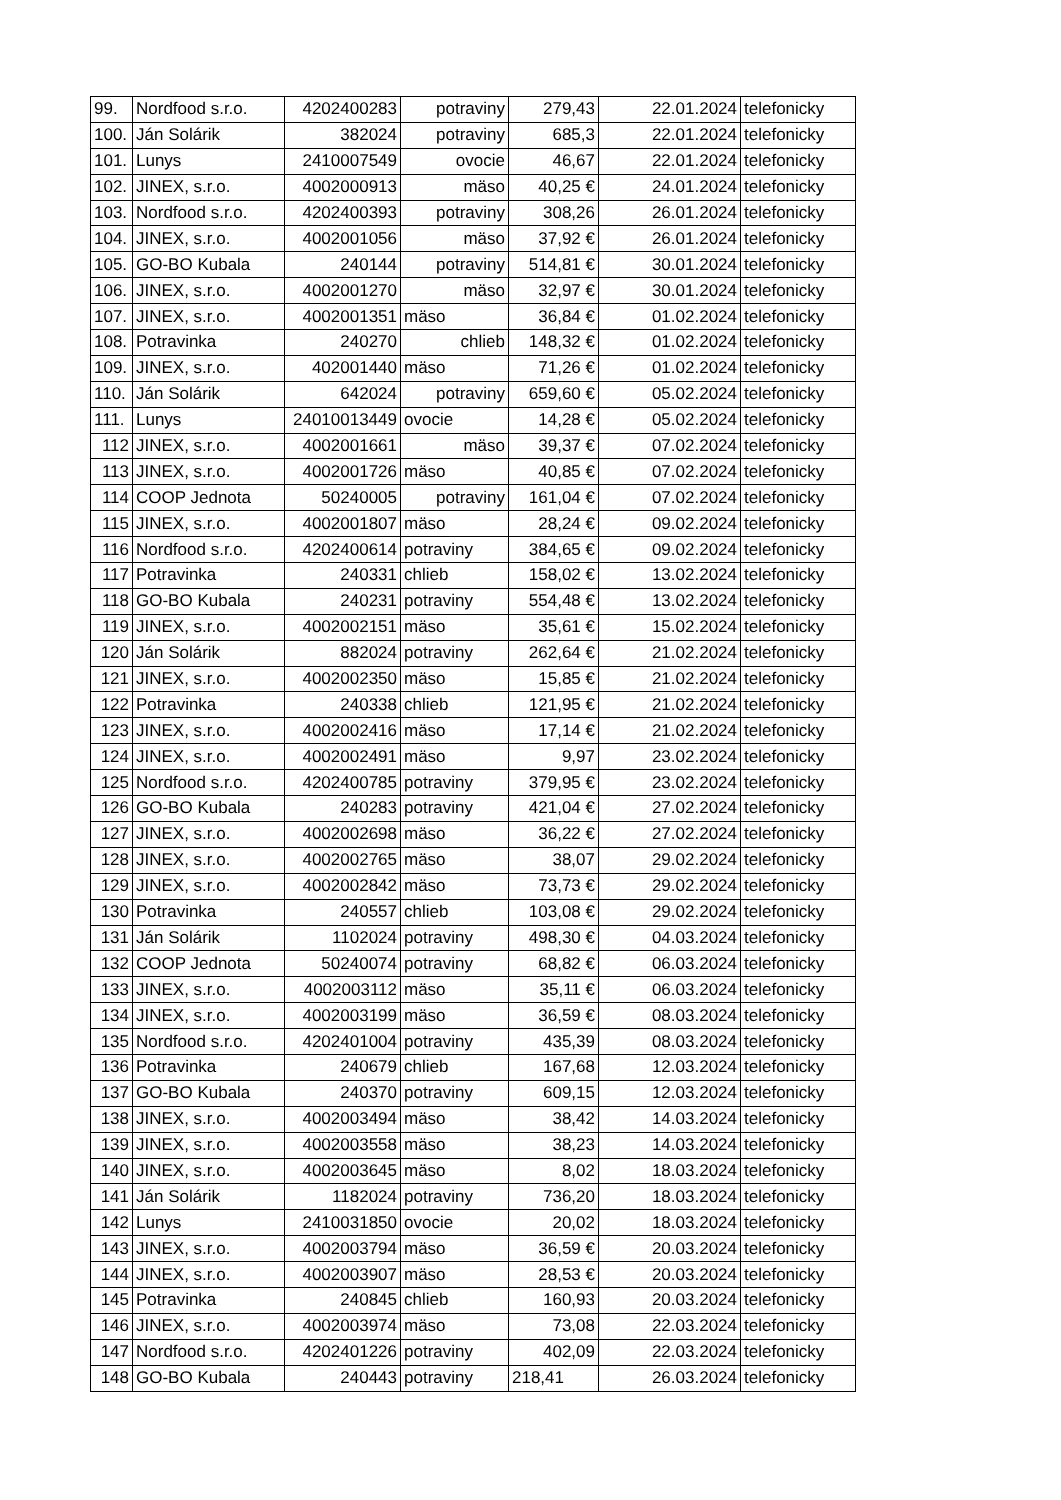| 99. | Nordfood s.r.o. | 4202400283 | potraviny | 279,43 | 22.01.2024 | telefonicky |
| 100. | Ján Solárik | 382024 | potraviny | 685,3 | 22.01.2024 | telefonicky |
| 101. | Lunys | 2410007549 | ovocie | 46,67 | 22.01.2024 | telefonicky |
| 102. | JINEX, s.r.o. | 4002000913 | mäso | 40,25 € | 24.01.2024 | telefonicky |
| 103. | Nordfood s.r.o. | 4202400393 | potraviny | 308,26 | 26.01.2024 | telefonicky |
| 104. | JINEX, s.r.o. | 4002001056 | mäso | 37,92 € | 26.01.2024 | telefonicky |
| 105. | GO-BO Kubala | 240144 | potraviny | 514,81 € | 30.01.2024 | telefonicky |
| 106. | JINEX, s.r.o. | 4002001270 | mäso | 32,97 € | 30.01.2024 | telefonicky |
| 107. | JINEX, s.r.o. | 4002001351 | mäso | 36,84 € | 01.02.2024 | telefonicky |
| 108. | Potravinka | 240270 | chlieb | 148,32 € | 01.02.2024 | telefonicky |
| 109. | JINEX, s.r.o. | 402001440 | mäso | 71,26 € | 01.02.2024 | telefonicky |
| 110. | Ján Solárik | 642024 | potraviny | 659,60 € | 05.02.2024 | telefonicky |
| 111. | Lunys | 24010013449 | ovocie | 14,28 € | 05.02.2024 | telefonicky |
| 112 | JINEX, s.r.o. | 4002001661 | mäso | 39,37 € | 07.02.2024 | telefonicky |
| 113 | JINEX, s.r.o. | 4002001726 | mäso | 40,85 € | 07.02.2024 | telefonicky |
| 114 | COOP Jednota | 50240005 | potraviny | 161,04 € | 07.02.2024 | telefonicky |
| 115 | JINEX, s.r.o. | 4002001807 | mäso | 28,24 € | 09.02.2024 | telefonicky |
| 116 | Nordfood s.r.o. | 4202400614 | potraviny | 384,65 € | 09.02.2024 | telefonicky |
| 117 | Potravinka | 240331 | chlieb | 158,02 € | 13.02.2024 | telefonicky |
| 118 | GO-BO Kubala | 240231 | potraviny | 554,48 € | 13.02.2024 | telefonicky |
| 119 | JINEX, s.r.o. | 4002002151 | mäso | 35,61 € | 15.02.2024 | telefonicky |
| 120 | Ján Solárik | 882024 | potraviny | 262,64 € | 21.02.2024 | telefonicky |
| 121 | JINEX, s.r.o. | 4002002350 | mäso | 15,85 € | 21.02.2024 | telefonicky |
| 122 | Potravinka | 240338 | chlieb | 121,95 € | 21.02.2024 | telefonicky |
| 123 | JINEX, s.r.o. | 4002002416 | mäso | 17,14 € | 21.02.2024 | telefonicky |
| 124 | JINEX, s.r.o. | 4002002491 | mäso | 9,97 | 23.02.2024 | telefonicky |
| 125 | Nordfood s.r.o. | 4202400785 | potraviny | 379,95 € | 23.02.2024 | telefonicky |
| 126 | GO-BO Kubala | 240283 | potraviny | 421,04 € | 27.02.2024 | telefonicky |
| 127 | JINEX, s.r.o. | 4002002698 | mäso | 36,22 € | 27.02.2024 | telefonicky |
| 128 | JINEX, s.r.o. | 4002002765 | mäso | 38,07 | 29.02.2024 | telefonicky |
| 129 | JINEX, s.r.o. | 4002002842 | mäso | 73,73 € | 29.02.2024 | telefonicky |
| 130 | Potravinka | 240557 | chlieb | 103,08 € | 29.02.2024 | telefonicky |
| 131 | Ján Solárik | 1102024 | potraviny | 498,30 € | 04.03.2024 | telefonicky |
| 132 | COOP Jednota | 50240074 | potraviny | 68,82 € | 06.03.2024 | telefonicky |
| 133 | JINEX, s.r.o. | 4002003112 | mäso | 35,11 € | 06.03.2024 | telefonicky |
| 134 | JINEX, s.r.o. | 4002003199 | mäso | 36,59 € | 08.03.2024 | telefonicky |
| 135 | Nordfood s.r.o. | 4202401004 | potraviny | 435,39 | 08.03.2024 | telefonicky |
| 136 | Potravinka | 240679 | chlieb | 167,68 | 12.03.2024 | telefonicky |
| 137 | GO-BO Kubala | 240370 | potraviny | 609,15 | 12.03.2024 | telefonicky |
| 138 | JINEX, s.r.o. | 4002003494 | mäso | 38,42 | 14.03.2024 | telefonicky |
| 139 | JINEX, s.r.o. | 4002003558 | mäso | 38,23 | 14.03.2024 | telefonicky |
| 140 | JINEX, s.r.o. | 4002003645 | mäso | 8,02 | 18.03.2024 | telefonicky |
| 141 | Ján Solárik | 1182024 | potraviny | 736,20 | 18.03.2024 | telefonicky |
| 142 | Lunys | 2410031850 | ovocie | 20,02 | 18.03.2024 | telefonicky |
| 143 | JINEX, s.r.o. | 4002003794 | mäso | 36,59 € | 20.03.2024 | telefonicky |
| 144 | JINEX, s.r.o. | 4002003907 | mäso | 28,53 € | 20.03.2024 | telefonicky |
| 145 | Potravinka | 240845 | chlieb | 160,93 | 20.03.2024 | telefonicky |
| 146 | JINEX, s.r.o. | 4002003974 | mäso | 73,08 | 22.03.2024 | telefonicky |
| 147 | Nordfood s.r.o. | 4202401226 | potraviny | 402,09 | 22.03.2024 | telefonicky |
| 148 | GO-BO Kubala | 240443 | potraviny | 218,41 | 26.03.2024 | telefonicky |